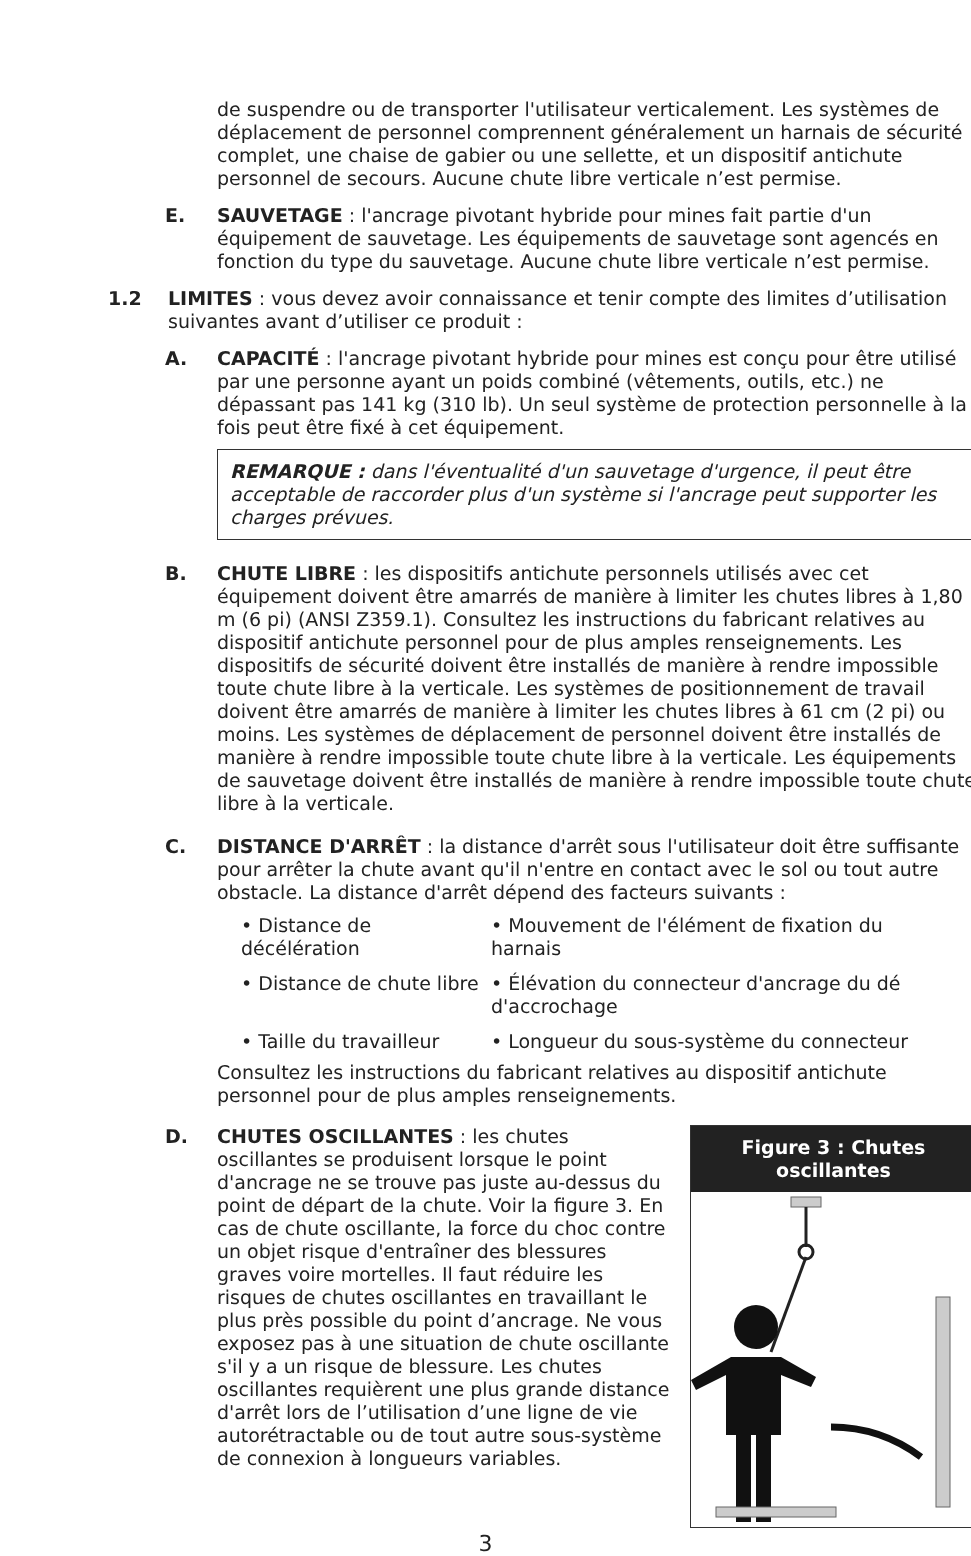de suspendre ou de transporter l'utilisateur verticalement. Les systèmes de déplacement de personnel comprennent généralement un harnais de sécurité complet, une chaise de gabier ou une sellette, et un dispositif antichute personnel de secours. Aucune chute libre verticale n’est permise.
E. SAUVETAGE : l'ancrage pivotant hybride pour mines fait partie d'un équipement de sauvetage. Les équipements de sauvetage sont agencés en fonction du type du sauvetage. Aucune chute libre verticale n’est permise.
1.2 LIMITES : vous devez avoir connaissance et tenir compte des limites d’utilisation suivantes avant d’utiliser ce produit :
A. CAPACITÉ : l'ancrage pivotant hybride pour mines est conçu pour être utilisé par une personne ayant un poids combiné (vêtements, outils, etc.) ne dépassant pas 141 kg (310 lb). Un seul système de protection personnelle à la fois peut être fixé à cet équipement.
REMARQUE : dans l'éventualité d'un sauvetage d'urgence, il peut être acceptable de raccorder plus d'un système si l'ancrage peut supporter les charges prévues.
B. CHUTE LIBRE : les dispositifs antichute personnels utilisés avec cet équipement doivent être amarrés de manière à limiter les chutes libres à 1,80 m (6 pi) (ANSI Z359.1). Consultez les instructions du fabricant relatives au dispositif antichute personnel pour de plus amples renseignements. Les dispositifs de sécurité doivent être installés de manière à rendre impossible toute chute libre à la verticale. Les systèmes de positionnement de travail doivent être amarrés de manière à limiter les chutes libres à 61 cm (2 pi) ou moins. Les systèmes de déplacement de personnel doivent être installés de manière à rendre impossible toute chute libre à la verticale. Les équipements de sauvetage doivent être installés de manière à rendre impossible toute chute libre à la verticale.
C. DISTANCE D'ARRÊT : la distance d'arrêt sous l'utilisateur doit être suffisante pour arrêter la chute avant qu'il n'entre en contact avec le sol ou tout autre obstacle. La distance d'arrêt dépend des facteurs suivants :
• Distance de décélération
• Mouvement de l'élément de fixation du harnais
• Distance de chute libre
• Élévation du connecteur d'ancrage du dé d'accrochage
• Taille du travailleur
• Longueur du sous-système du connecteur
Consultez les instructions du fabricant relatives au dispositif antichute personnel pour de plus amples renseignements.
D.
Figure 3 : Chutes oscillantes
CHUTES OSCILLANTES : les chutes oscillantes se produisent lorsque le point d'ancrage ne se trouve pas juste au-dessus du point de départ de la chute. Voir la figure 3. En cas de chute oscillante, la force du choc contre un objet risque d'entraîner des blessures graves voire mortelles. Il faut réduire les risques de chutes oscillantes en travaillant le plus près possible du point d’ancrage. Ne vous exposez pas à une situation de chute oscillante s'il y a un risque de blessure. Les chutes oscillantes requièrent une plus grande distance d'arrêt lors de l’utilisation d’une ligne de vie autorétractable ou de tout autre sous-système de connexion à longueurs variables.
3